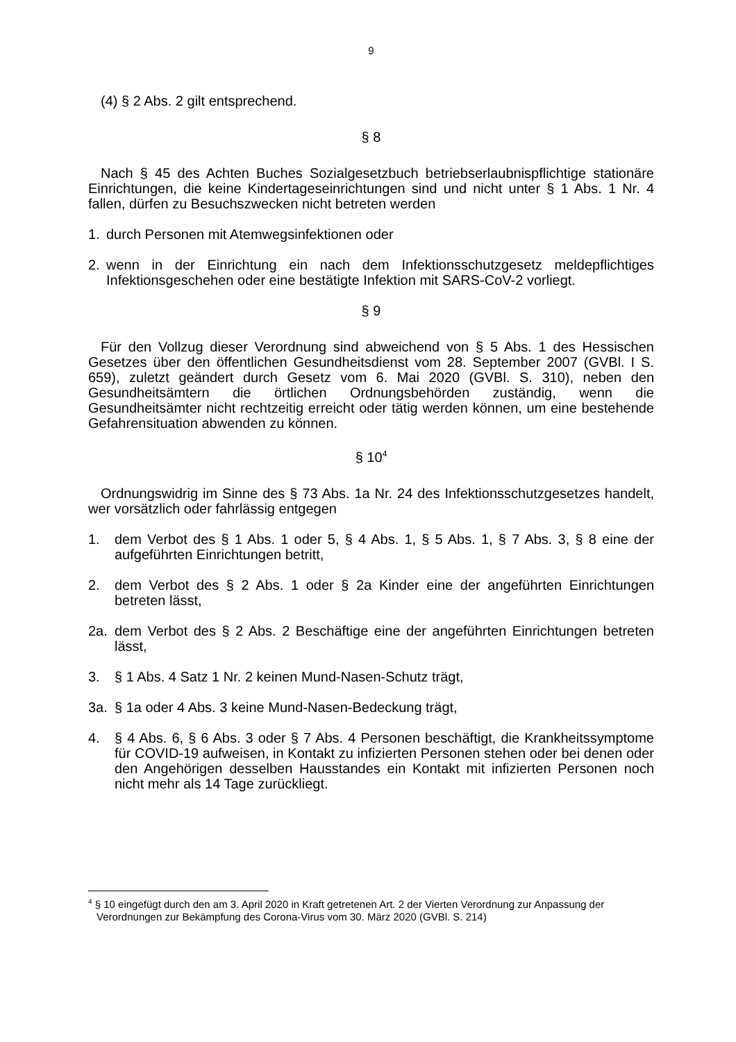9
(4) § 2 Abs. 2 gilt entsprechend.
§ 8
Nach § 45 des Achten Buches Sozialgesetzbuch betriebserlaubnispflichtige stationäre Einrichtungen, die keine Kindertageseinrichtungen sind und nicht unter § 1 Abs. 1 Nr. 4 fallen, dürfen zu Besuchszwecken nicht betreten werden
1. durch Personen mit Atemwegsinfektionen oder
2. wenn in der Einrichtung ein nach dem Infektionsschutzgesetz meldepflichtiges Infektionsgeschehen oder eine bestätigte Infektion mit SARS-CoV-2 vorliegt.
§ 9
Für den Vollzug dieser Verordnung sind abweichend von § 5 Abs. 1 des Hessischen Gesetzes über den öffentlichen Gesundheitsdienst vom 28. September 2007 (GVBl. I S. 659), zuletzt geändert durch Gesetz vom 6. Mai 2020 (GVBl. S. 310), neben den Gesundheitsämtern die örtlichen Ordnungsbehörden zuständig, wenn die Gesundheitsämter nicht rechtzeitig erreicht oder tätig werden können, um eine bestehende Gefahrensituation abwenden zu können.
§ 10<sup>4</sup>
Ordnungswidrig im Sinne des § 73 Abs. 1a Nr. 24 des Infektionsschutzgesetzes handelt, wer vorsätzlich oder fahrlässig entgegen
1. dem Verbot des § 1 Abs. 1 oder 5, § 4 Abs. 1, § 5 Abs. 1, § 7 Abs. 3, § 8 eine der aufgeführten Einrichtungen betritt,
2. dem Verbot des § 2 Abs. 1 oder § 2a Kinder eine der angeführten Einrichtungen betreten lässt,
2a. dem Verbot des § 2 Abs. 2 Beschäftige eine der angeführten Einrichtungen betreten lässt,
3. § 1 Abs. 4 Satz 1 Nr. 2 keinen Mund-Nasen-Schutz trägt,
3a. § 1a oder 4 Abs. 3 keine Mund-Nasen-Bedeckung trägt,
4. § 4 Abs. 6, § 6 Abs. 3 oder § 7 Abs. 4 Personen beschäftigt, die Krankheitssymptome für COVID-19 aufweisen, in Kontakt zu infizierten Personen stehen oder bei denen oder den Angehörigen desselben Hausstandes ein Kontakt mit infizierten Personen noch nicht mehr als 14 Tage zurückliegt.
<sup>4</sup> § 10 eingefügt durch den am 3. April 2020 in Kraft getretenen Art. 2 der Vierten Verordnung zur Anpassung der Verordnungen zur Bekämpfung des Corona-Virus vom 30. März 2020 (GVBl. S. 214)